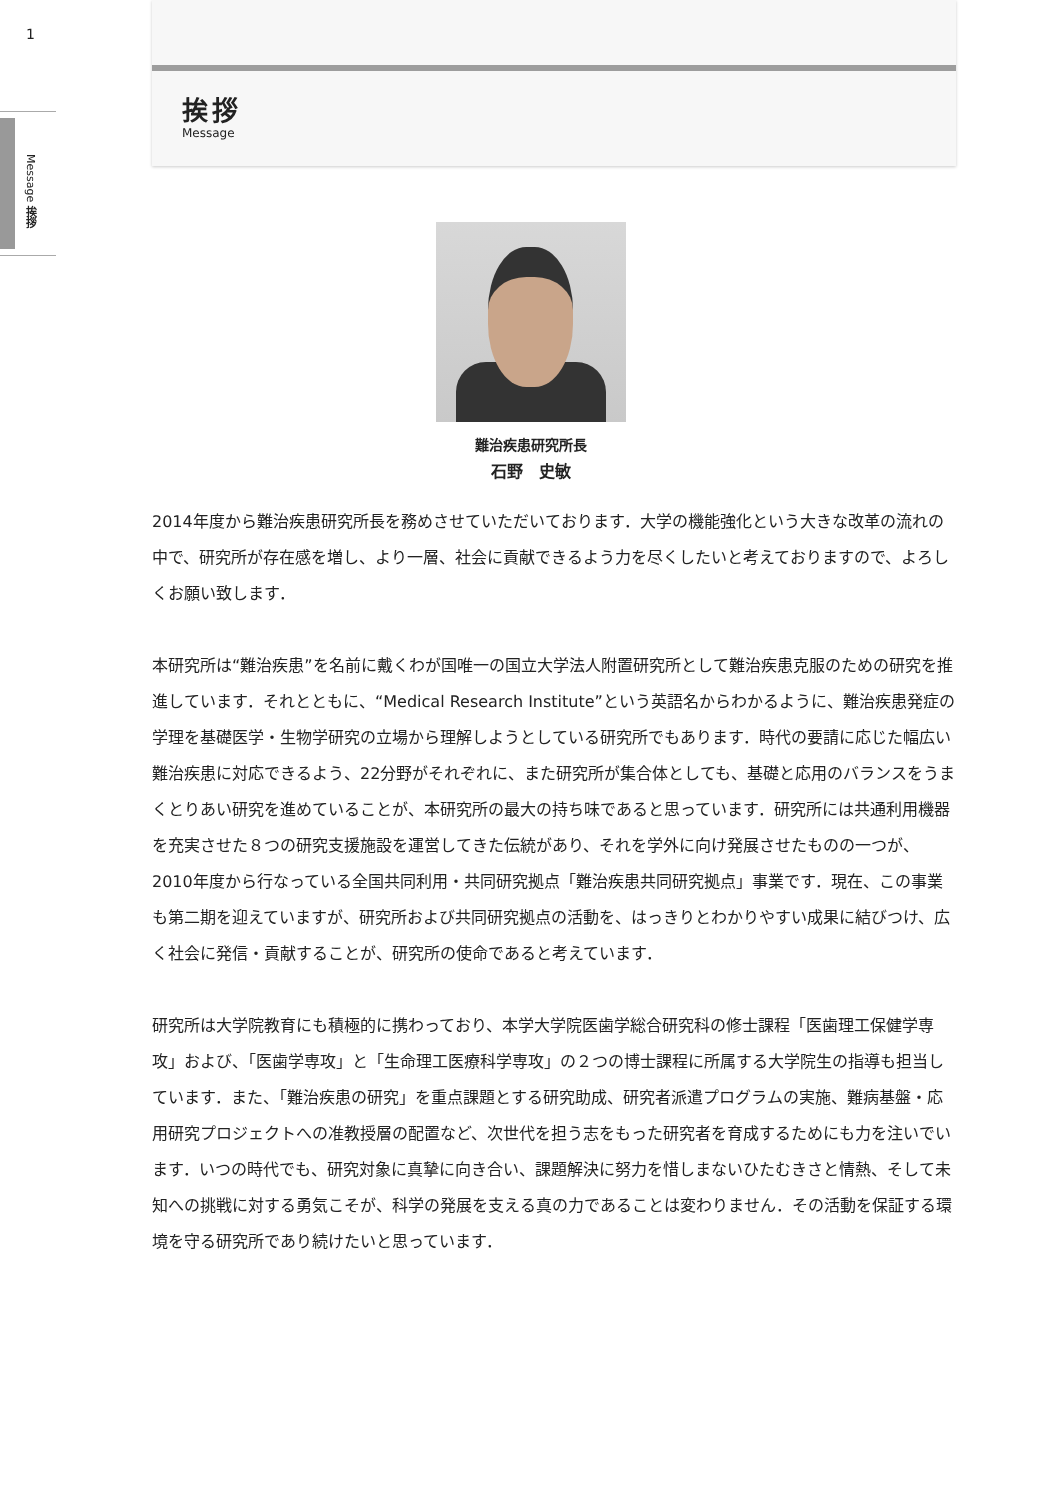1
Message 挨拶
挨拶
Message
難治疾患研究所長
石野　史敏
2014年度から難治疾患研究所長を務めさせていただいております．大学の機能強化という大きな改革の流れの中で、研究所が存在感を増し、より一層、社会に貢献できるよう力を尽くしたいと考えておりますので、よろしくお願い致します．
本研究所は“難治疾患”を名前に戴くわが国唯一の国立大学法人附置研究所として難治疾患克服のための研究を推進しています．それとともに、“Medical Research Institute”という英語名からわかるように、難治疾患発症の学理を基礎医学・生物学研究の立場から理解しようとしている研究所でもあります．時代の要請に応じた幅広い難治疾患に対応できるよう、22分野がそれぞれに、また研究所が集合体としても、基礎と応用のバランスをうまくとりあい研究を進めていることが、本研究所の最大の持ち味であると思っています．研究所には共通利用機器を充実させた８つの研究支援施設を運営してきた伝統があり、それを学外に向け発展させたものの一つが、2010年度から行なっている全国共同利用・共同研究拠点「難治疾患共同研究拠点」事業です．現在、この事業も第二期を迎えていますが、研究所および共同研究拠点の活動を、はっきりとわかりやすい成果に結びつけ、広く社会に発信・貢献することが、研究所の使命であると考えています．
研究所は大学院教育にも積極的に携わっており、本学大学院医歯学総合研究科の修士課程「医歯理工保健学専攻」および、「医歯学専攻」と「生命理工医療科学専攻」の２つの博士課程に所属する大学院生の指導も担当しています．また、「難治疾患の研究」を重点課題とする研究助成、研究者派遣プログラムの実施、難病基盤・応用研究プロジェクトへの准教授層の配置など、次世代を担う志をもった研究者を育成するためにも力を注いでいます．いつの時代でも、研究対象に真摯に向き合い、課題解決に努力を惜しまないひたむきさと情熱、そして未知への挑戦に対する勇気こそが、科学の発展を支える真の力であることは変わりません．その活動を保証する環境を守る研究所であり続けたいと思っています．